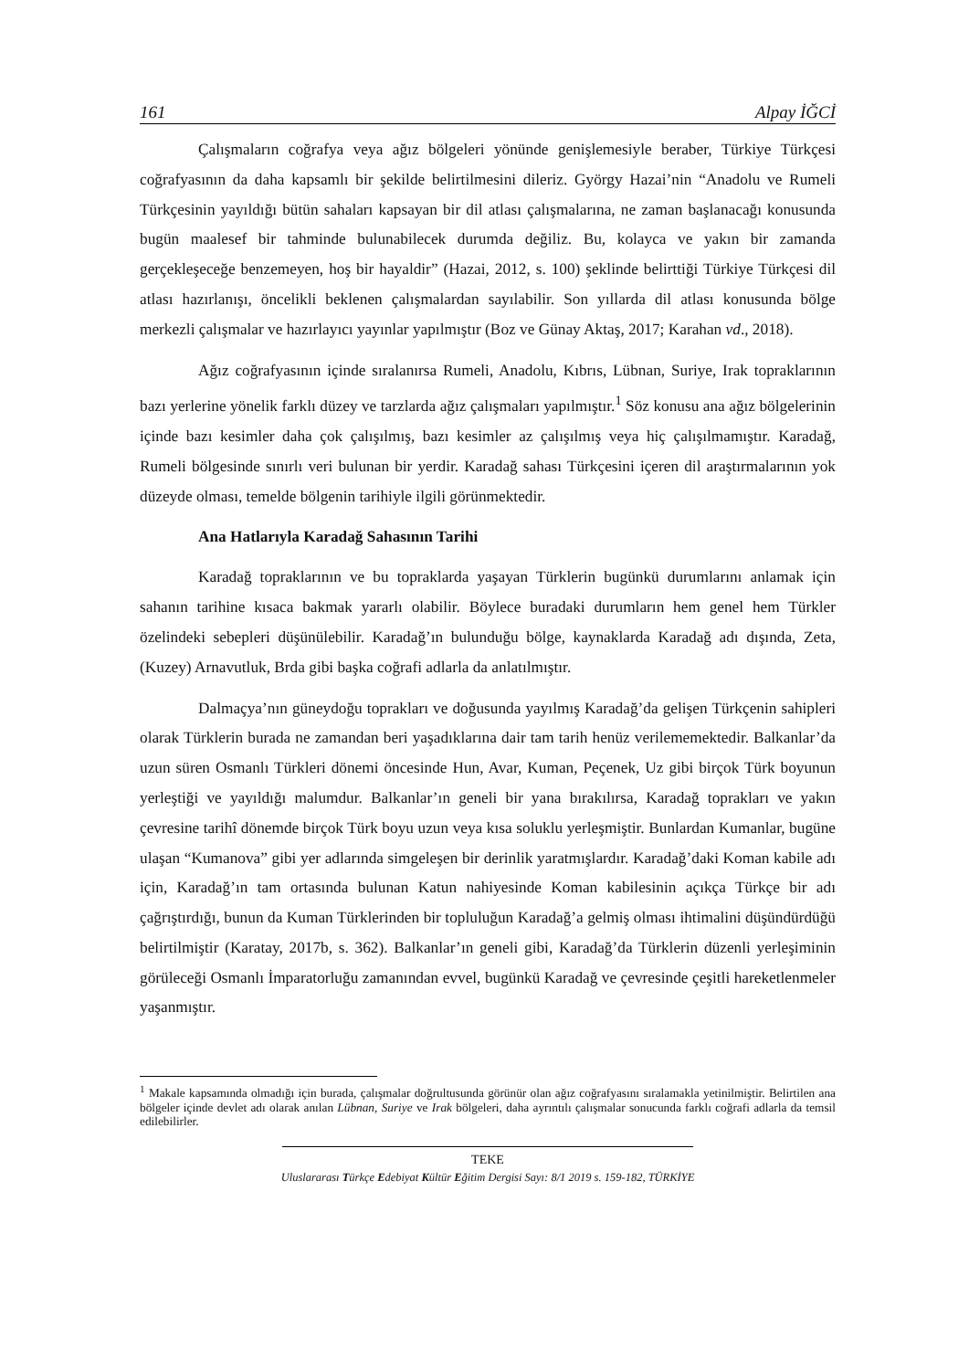161 Alpay İĞCİ
Çalışmaların coğrafya veya ağız bölgeleri yönünde genişlemesiyle beraber, Türkiye Türkçesi coğrafyasının da daha kapsamlı bir şekilde belirtilmesini dileriz. György Hazai’nin “Anadolu ve Rumeli Türkçesinin yayıldığı bütün sahaları kapsayan bir dil atlası çalışmalarına, ne zaman başlanacağı konusunda bugün maalesef bir tahminde bulunabilecek durumda değiliz. Bu, kolayca ve yakın bir zamanda gerçekleşeceğe benzemeyen, hoş bir hayaldir” (Hazai, 2012, s. 100) şeklinde belirttiği Türkiye Türkçesi dil atlası hazırlanışı, öncelikli beklenen çalışmalardan sayılabilir. Son yıllarda dil atlası konusunda bölge merkezli çalışmalar ve hazırlayıcı yayınlar yapılmıştır (Boz ve Günay Aktaş, 2017; Karahan vd., 2018).
Ağız coğrafyasının içinde sıralanırsa Rumeli, Anadolu, Kıbrıs, Lübnan, Suriye, Irak topraklarının bazı yerlerine yönelik farklı düzey ve tarzlarda ağız çalışmaları yapılmıştır.<sup>1</sup> Söz konusu ana ağız bölgelerinin içinde bazı kesimler daha çok çalışılmış, bazı kesimler az çalışılmış veya hiç çalışılmamıştır. Karadağ, Rumeli bölgesinde sınırlı veri bulunan bir yerdir. Karadağ sahası Türkçesini içeren dil araştırmalarının yok düzeyde olması, temelde bölgenin tarihiyle ilgili görünmektedir.
Ana Hatlarıyla Karadağ Sahasının Tarihi
Karadağ topraklarının ve bu topraklarda yaşayan Türklerin bugünkü durumlarını anlamak için sahanın tarihine kısaca bakmak yararlı olabilir. Böylece buradaki durumların hem genel hem Türkler özelindeki sebepleri düşünülebilir. Karadağ’ın bulunduğu bölge, kaynaklarda Karadağ adı dışında, Zeta, (Kuzey) Arnavutluk, Brda gibi başka coğrafi adlarla da anlatılmıştır.
Dalmaçya’nın güneydoğu toprakları ve doğusunda yayılmış Karadağ’da gelişen Türkçenin sahipleri olarak Türklerin burada ne zamandan beri yaşadıklarına dair tam tarih henüz verilememektedir. Balkanlar’da uzun süren Osmanlı Türkleri dönemi öncesinde Hun, Avar, Kuman, Peçenek, Uz gibi birçok Türk boyunun yerleştiği ve yayıldığı malumdur. Balkanlar’ın geneli bir yana bırakılırsa, Karadağ toprakları ve yakın çevresine tarihî dönemde birçok Türk boyu uzun veya kısa soluklu yerleşmiştir. Bunlardan Kumanlar, bugüne ulaşan “Kumanova” gibi yer adlarında simgeleşen bir derinlik yaratmışlardır. Karadağ’daki Koman kabile adı için, Karadağ’ın tam ortasında bulunan Katun nahiyesinde Koman kabilesinin açıkça Türkçe bir adı çağrıştırdığı, bunun da Kuman Türklerinden bir topluluğun Karadağ’a gelmiş olması ihtimalini düşündürdüğü belirtilmiştir (Karatay, 2017b, s. 362). Balkanlar’ın geneli gibi, Karadağ’da Türklerin düzenli yerleşiminin görüleceği Osmanlı İmparatorluğu zamanından evvel, bugünkü Karadağ ve çevresinde çeşitli hareketlenmeler yaşanmıştır.
<sup>1</sup> Makale kapsamında olmadığı için burada, çalışmalar doğrultusunda görünür olan ağız coğrafyasını sıralamakla yetinilmiştir. Belirtilen ana bölgeler içinde devlet adı olarak anılan Lübnan, Suriye ve Irak bölgeleri, daha ayrıntılı çalışmalar sonucunda farklı coğrafi adlarla da temsil edilebilirler.
TEKE
Uluslararası Türkçe Edebiyat Kültür Eğitim Dergisi Sayı: 8/1 2019 s. 159-182, TÜRKİYE